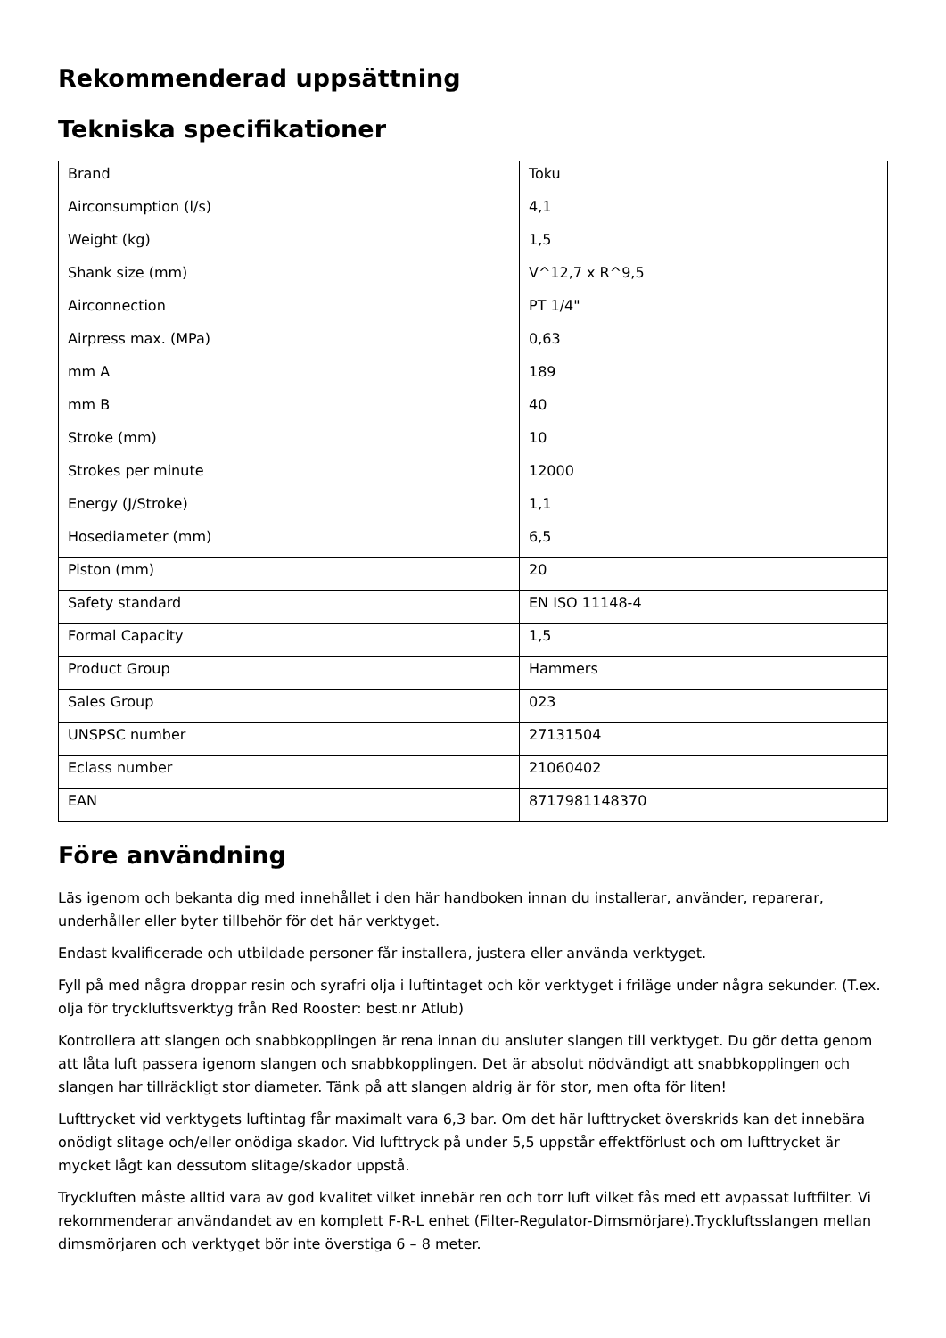Rekommenderad uppsättning
Tekniska specifikationer
| Brand | Toku |
| Airconsumption (l/s) | 4,1 |
| Weight (kg) | 1,5 |
| Shank size (mm) | V^12,7 x R^9,5 |
| Airconnection | PT 1/4" |
| Airpress max. (MPa) | 0,63 |
| mm A | 189 |
| mm B | 40 |
| Stroke (mm) | 10 |
| Strokes per minute | 12000 |
| Energy (J/Stroke) | 1,1 |
| Hosediameter (mm) | 6,5 |
| Piston (mm) | 20 |
| Safety standard | EN ISO 11148-4 |
| Formal Capacity | 1,5 |
| Product Group | Hammers |
| Sales Group | 023 |
| UNSPSC number | 27131504 |
| Eclass number | 21060402 |
| EAN | 8717981148370 |
Före användning
Läs igenom och bekanta dig med innehållet i den här handboken innan du installerar, använder, reparerar, underhåller eller byter tillbehör för det här verktyget.
Endast kvalificerade och utbildade personer får installera, justera eller använda verktyget.
Fyll på med några droppar resin och syrafri olja i luftintaget och kör verktyget i friläge under några sekunder. (T.ex. olja för tryckluftsverktyg från Red Rooster: best.nr Atlub)
Kontrollera att slangen och snabbkopplingen är rena innan du ansluter slangen till verktyget. Du gör detta genom att låta luft passera igenom slangen och snabbkopplingen. Det är absolut nödvändigt att snabbkopplingen och slangen har tillräckligt stor diameter. Tänk på att slangen aldrig är för stor, men ofta för liten!
Lufttrycket vid verktygets luftintag får maximalt vara 6,3 bar. Om det här lufttrycket överskrids kan det innebära onödigt slitage och/eller onödiga skador. Vid lufttryck på under 5,5 uppstår effektförlust och om lufttrycket är mycket lågt kan dessutom slitage/skador uppstå.
Tryckluften måste alltid vara av god kvalitet vilket innebär ren och torr luft vilket fås med ett avpassat luftfilter. Vi rekommenderar användandet av en komplett F-R-L enhet (Filter-Regulator-Dimsmörjare).Tryckluftsslangen mellan dimsmörjaren och verktyget bör inte överstiga 6 – 8 meter.